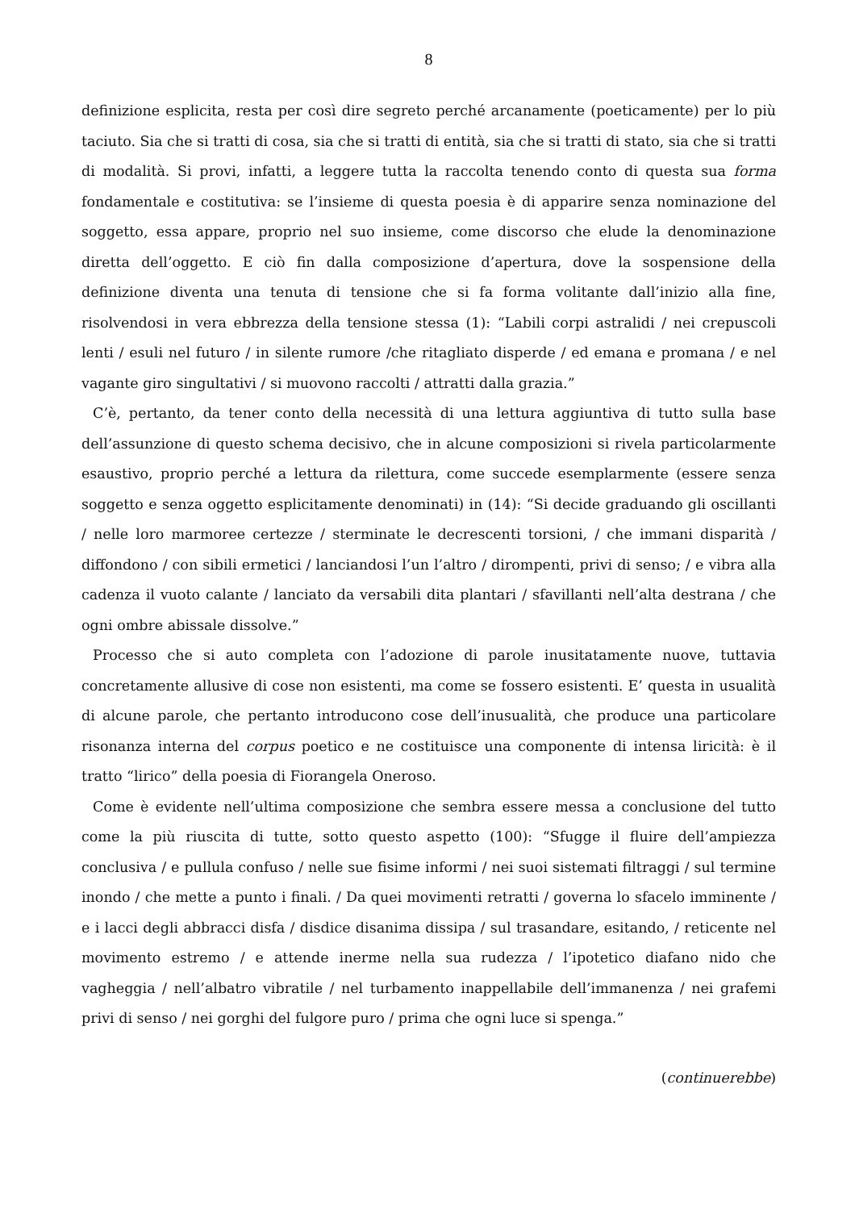8
definizione esplicita, resta per così dire segreto perché arcanamente (poeticamente) per lo più taciuto. Sia che si tratti di cosa, sia che si tratti di entità, sia che si tratti di stato, sia che si tratti di modalità. Si provi, infatti, a leggere tutta la raccolta tenendo conto di questa sua forma fondamentale e costitutiva: se l’insieme di questa poesia è di apparire senza nominazione del soggetto, essa appare, proprio nel suo insieme, come discorso che elude la denominazione diretta dell’oggetto. E ciò fin dalla composizione d’apertura, dove la sospensione della definizione diventa una tenuta di tensione che si fa forma volitante dall’inizio alla fine, risolvendosi in vera ebbrezza della tensione stessa (1): “Labili corpi astralidi / nei crepuscoli lenti / esuli nel futuro / in silente rumore /che ritagliato disperde / ed emana e promana / e nel vagante giro singultativi / si muovono raccolti / attratti dalla grazia.”
C’è, pertanto, da tener conto della necessità di una lettura aggiuntiva di tutto sulla base dell’assunzione di questo schema decisivo, che in alcune composizioni si rivela particolarmente esaustivo, proprio perché a lettura da rilettura, come succede esemplarmente (essere senza soggetto e senza oggetto esplicitamente denominati) in (14): “Si decide graduando gli oscillanti / nelle loro marmoree certezze / sterminate le decrescenti torsioni, / che immani disparità / diffondono / con sibili ermetici / lanciandosi l’un l’altro / dirompenti, privi di senso; / e vibra alla cadenza il vuoto calante / lanciato da versabili dita plantari / sfavillanti nell’alta destrana / che ogni ombre abissale dissolve.”
Processo che si auto completa con l’adozione di parole inusitatamente nuove, tuttavia concretamente allusive di cose non esistenti, ma come se fossero esistenti. E’ questa in usualità di alcune parole, che pertanto introducono cose dell’inusualità, che produce una particolare risonanza interna del corpus poetico e ne costituisce una componente di intensa liricità: è il tratto “lirico” della poesia di Fiorangela Oneroso.
Come è evidente nell’ultima composizione che sembra essere messa a conclusione del tutto come la più riuscita di tutte, sotto questo aspetto (100): “Sfugge il fluire dell’ampiezza conclusiva / e pullula confuso / nelle sue fisime informi / nei suoi sistemati filtraggi / sul termine inondo / che mette a punto i finali. / Da quei movimenti retratti / governa lo sfacelo imminente / e i lacci degli abbracci disfa / disdice disanima dissipa / sul trasandare, esitando, / reticente nel movimento estremo / e attende inerme nella sua rudezza / l’ipotetico diafano nido che vagheggia / nell’albatro vibratile / nel turbamento inappellabile dell’immanenza / nei grafemi privi di senso / nei gorghi del fulgore puro / prima che ogni luce si spenga.”
(continuerebbe)